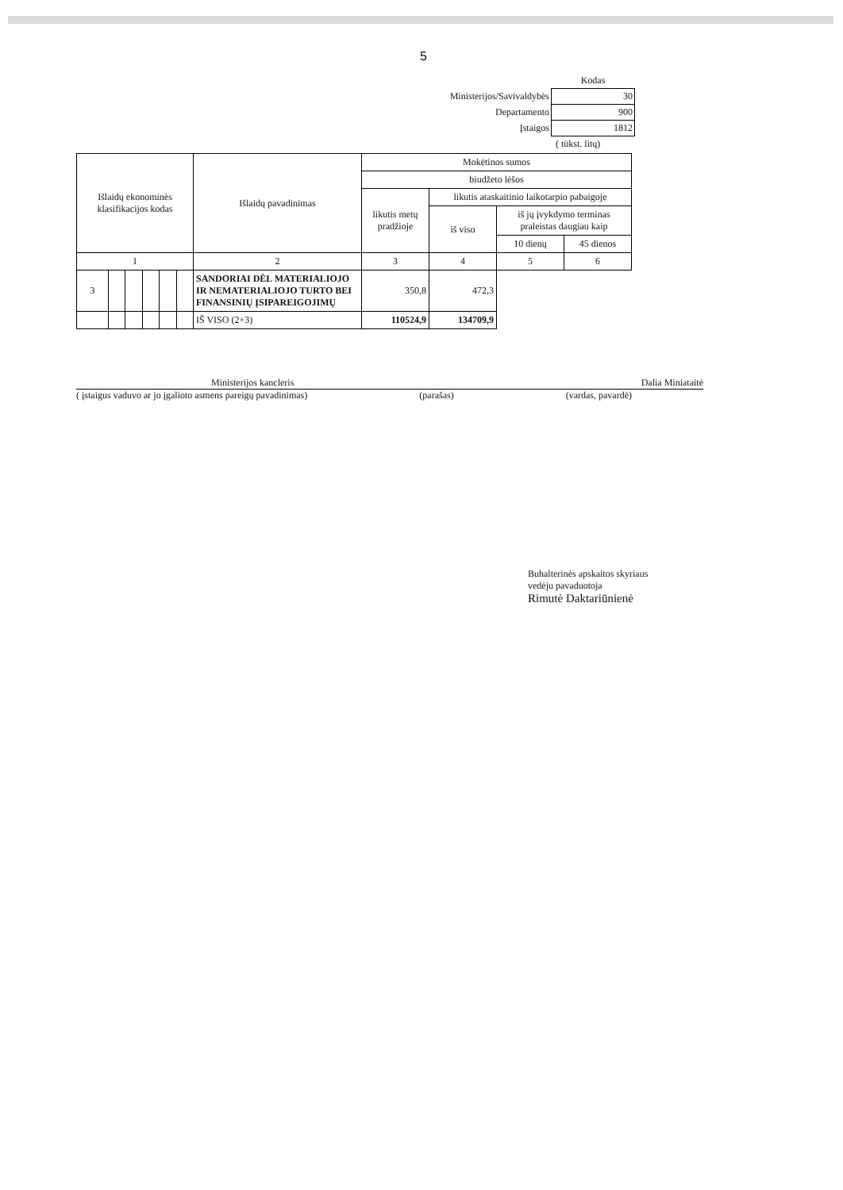5
| | Kodas |
| Ministerijos/Savivaldybės | 30 |
| Departamento | 900 |
| Įstaigos | 1812 |
( tūkst. litų)
| Išlaidų ekonominės klasifikacijos kodas | | | | | | Išlaidų pavadinimas | Mokėtinos sumos | | | |
| --- | --- | --- | --- | --- | --- | --- | --- | --- | --- | --- |
| | | | | | | | biudžeto lėšos | | | |
| | | | | | | | likutis metų pradžioje | likutis ataskaitinio laikotarpio pabaigoje | | |
| | | | | | | | | iš viso | iš jų įvykdymo terminas praleistas daugiau kaip | |
| | | | | | | | | | 10 dienų | 45 dienos |
| 1 | | | | | | 2 | 3 | 4 | 5 | 6 |
| 3 | | | | | | SANDORIAI DĖL MATERIALIOJO IR NEMATERIALIOJO TURTO BEI FINANSINIŲ ĮSIPAREIGOJIMŲ | 350,8 | 472,3 | | |
| | | | | | | IŠ VISO (2+3) | 110524,9 | 134709,9 | | |
Ministerijos kancleris Dalia Miniataitė
( įstaigus vaduvo ar jo įgalioto asmens pareigų pavadinimas) (parašas) (vardas, pavardė)
Buhalterinės apskaitos skyriaus
vedėju pavaduotoja
Rimutė Daktariūnienė